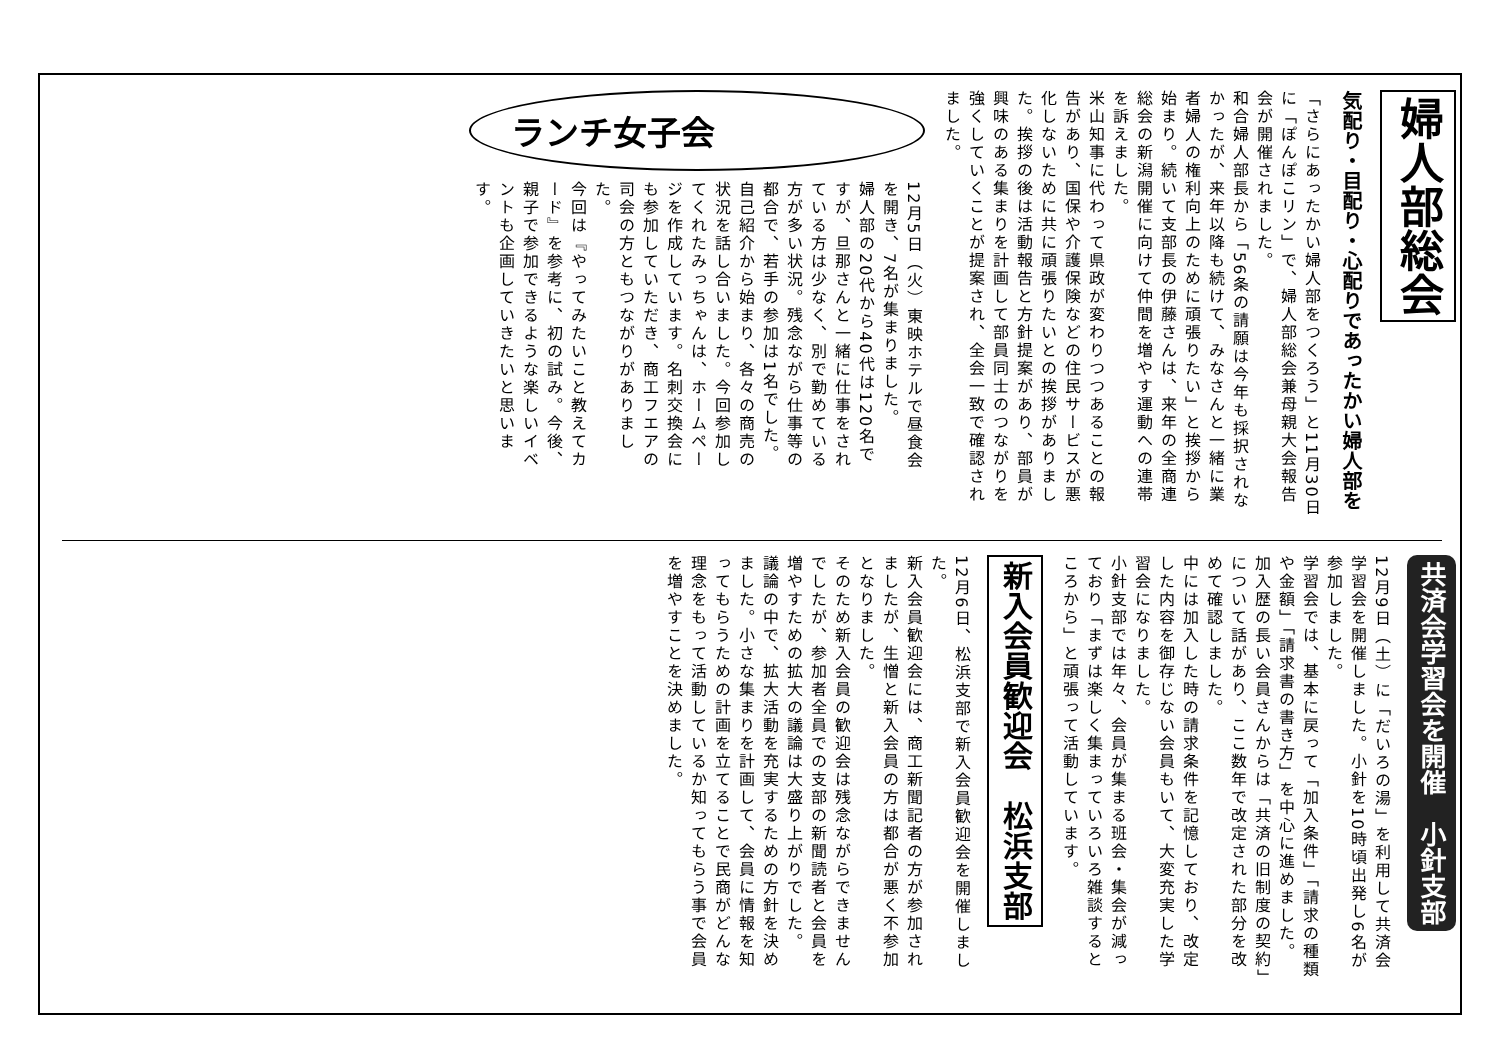婦人部総会
気配り・目配り・心配りであったかい婦人部を
「さらにあったかい婦人部をつくろう」と11月30日に「ぽんぽこリン」で、婦人部総会兼母親大会報告会が開催されました。
和合婦人部長から「56条の請願は今年も採択されなかったが、来年以降も続けて、みなさんと一緒に業者婦人の権利向上のために頑張りたい」と挨拶から始まり。続いて支部長の伊藤さんは、来年の全商連総会の新潟開催に向けて仲間を増やす運動への連帯を訴えました。
米山知事に代わって県政が変わりつつあることの報告があり、国保や介護保険などの住民サービスが悪化しないために共に頑張りたいとの挨拶がありました。挨拶の後は活動報告と方針提案があり、部員が興味のある集まりを計画して部員同士のつながりを強くしていくことが提案され、全会一致で確認されました。
ランチ女子会
12月5日（火）東映ホテルで昼食会を開き、7名が集まりました。
婦人部の20代から40代は120名ですが、旦那さんと一緒に仕事をされている方は少なく、別で勤めている方が多い状況。残念ながら仕事等の都合で、若手の参加は1名でした。
自己紹介から始まり、各々の商売の状況を話し合いました。今回参加してくれたみっちゃんは、ホームページを作成しています。名刺交換会にも参加していただき、商工フエアの司会の方ともつながりがありました。
今回は『やってみたいこと教えてカード』を参考に、初の試み。今後、親子で参加できるような楽しいイベントも企画していきたいと思います。
共済会学習会を開催　小針支部
12月9日（土）に「だいろの湯」を利用して共済会学習会を開催しました。小針を10時頃出発し6名が参加しました。
学習会では、基本に戻って「加入条件」「請求の種類や金額」「請求書の書き方」を中心に進めました。
加入歴の長い会員さんからは「共済の旧制度の契約」について話があり、ここ数年で改定された部分を改めて確認しました。
中には加入した時の請求条件を記憶しており、改定した内容を御存じない会員もいて、大変充実した学習会になりました。
小針支部では年々、会員が集まる班会・集会が減っており「まずは楽しく集まっていろいろ雑談するところから」と頑張って活動しています。
新入会員歓迎会　松浜支部
12月6日、松浜支部で新入会員歓迎会を開催しました。
新入会員歓迎会には、商工新聞記者の方が参加されましたが、生憎と新入会員の方は都合が悪く不参加となりました。
そのため新入会員の歓迎会は残念ながらできませんでしたが、参加者全員での支部の新聞読者と会員を増やすための拡大の議論は大盛り上がりでした。
議論の中で、拡大活動を充実するための方針を決めました。小さな集まりを計画して、会員に情報を知ってもらうための計画を立てることで民商がどんな理念をもって活動しているか知ってもらう事で会員を増やすことを決めました。